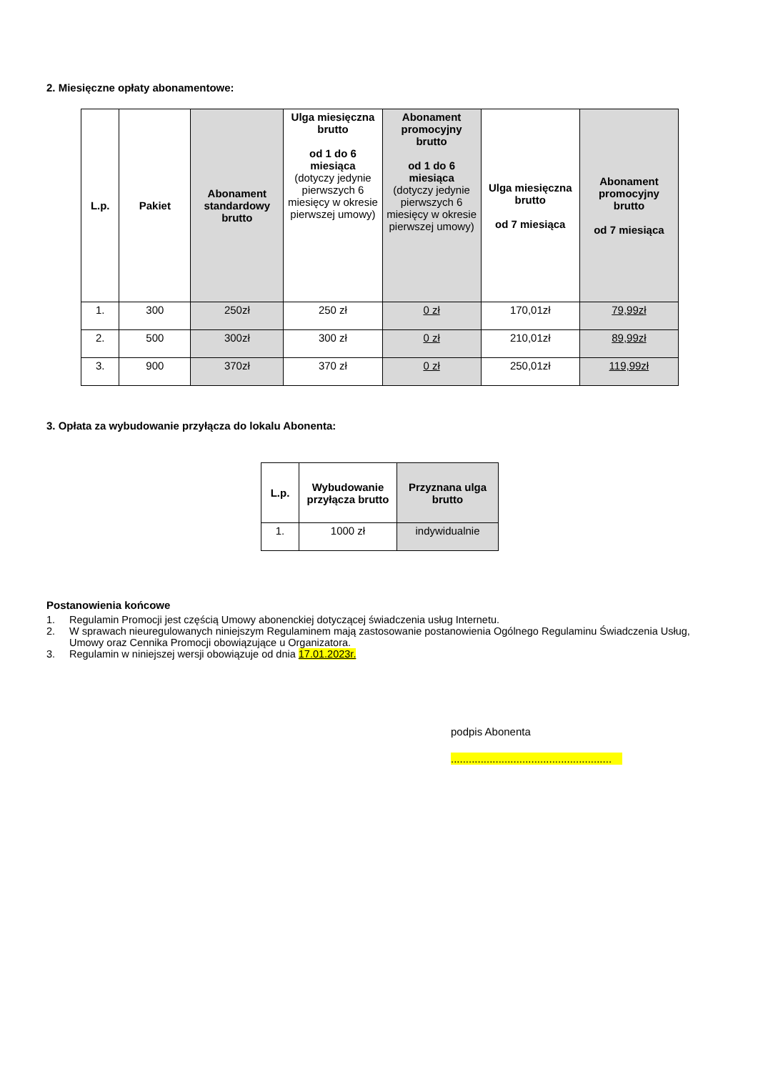2. Miesięczne opłaty abonamentowe:
| L.p. | Pakiet | Abonament standardowy brutto | Ulga miesięczna brutto od 1 do 6 miesiąca (dotyczy jedynie pierwszych 6 miesięcy w okresie pierwszej umowy) | Abonament promocyjny brutto od 1 do 6 miesiąca (dotyczy jedynie pierwszych 6 miesięcy w okresie pierwszej umowy) | Ulga miesięczna brutto od 7 miesiąca | Abonament promocyjny brutto od 7 miesiąca |
| --- | --- | --- | --- | --- | --- | --- |
| 1. | 300 | 250zł | 250 zł | 0 zł | 170,01zł | 79,99zł |
| 2. | 500 | 300zł | 300 zł | 0 zł | 210,01zł | 89,99zł |
| 3. | 900 | 370zł | 370 zł | 0 zł | 250,01zł | 119,99zł |
3. Opłata za wybudowanie przyłącza do lokalu Abonenta:
| L.p. | Wybudowanie przyłącza brutto | Przyznana ulga brutto |
| --- | --- | --- |
| 1. | 1000 zł | indywidualnie |
Postanowienia końcowe
1. Regulamin Promocji jest częścią Umowy abonenckiej dotyczącej świadczenia usług Internetu.
2. W sprawach nieuregulowanych niniejszym Regulaminem mają zastosowanie postanowienia Ogólnego Regulaminu Świadczenia Usług, Umowy oraz Cennika Promocji obowiązujące u Organizatora.
3. Regulamin w niniejszej wersji obowiązuje od dnia 17.01.2023r.
podpis Abonenta
......................................................